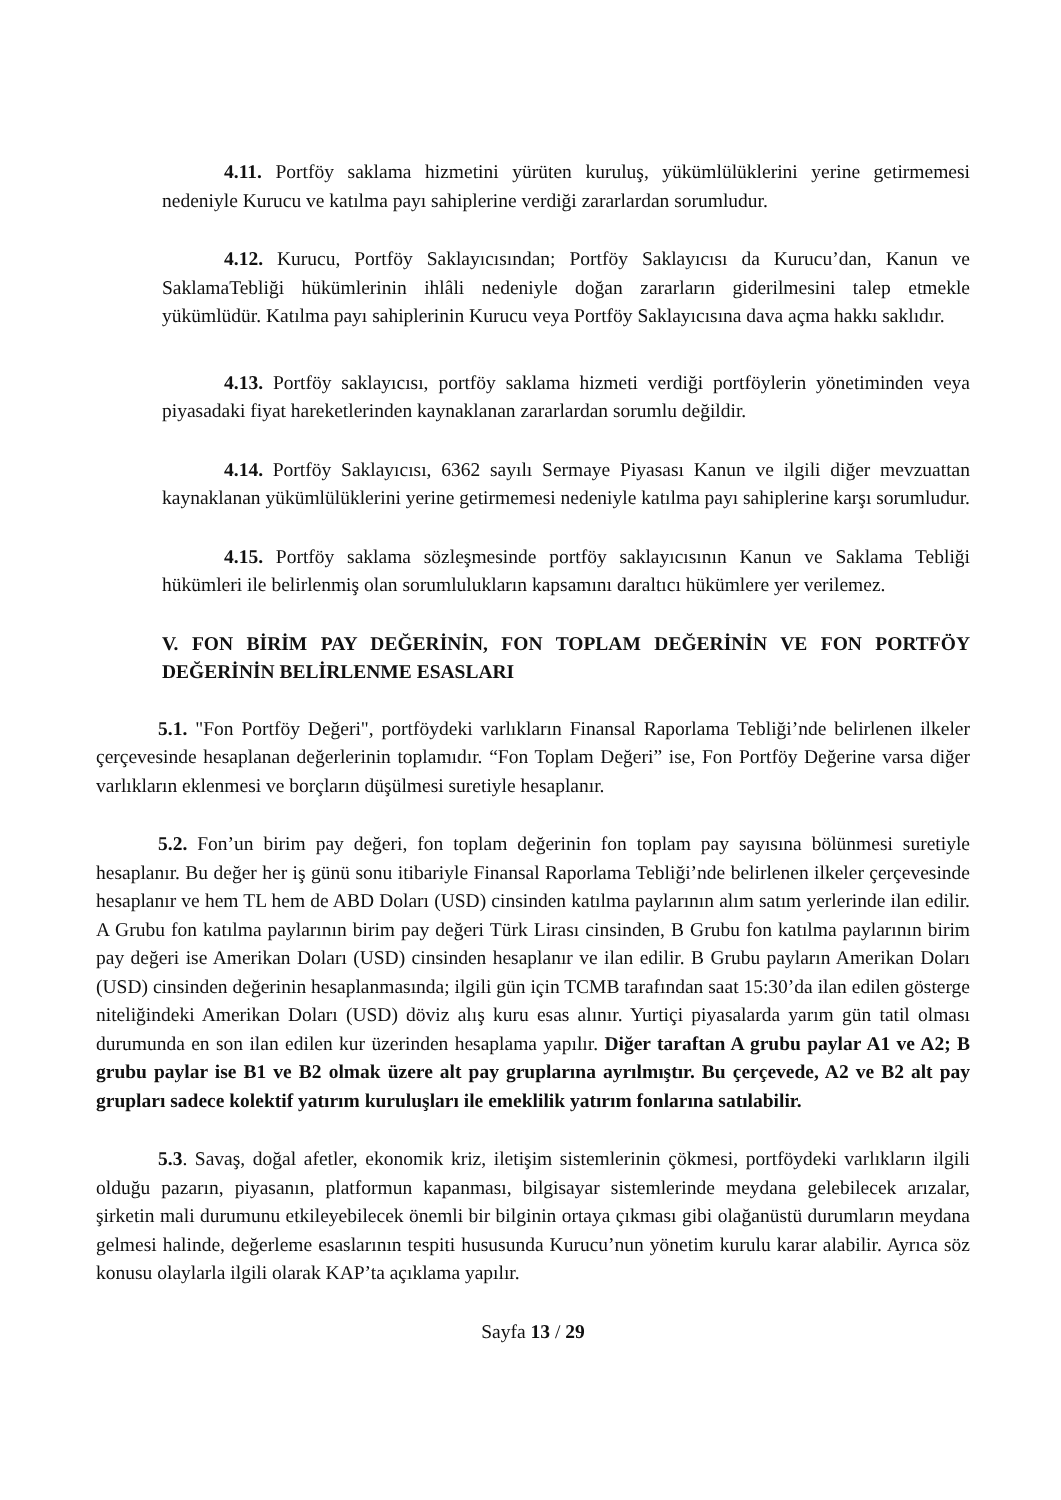4.11. Portföy saklama hizmetini yürüten kuruluş, yükümlülüklerini yerine getirmemesi nedeniyle Kurucu ve katılma payı sahiplerine verdiği zararlardan sorumludur.
4.12. Kurucu, Portföy Saklayıcısından; Portföy Saklayıcısı da Kurucu’dan, Kanun ve SaklamaTebliği hükümlerinin ihlâli nedeniyle doğan zararların giderilmesini talep etmekle yükümlüdür. Katılma payı sahiplerinin Kurucu veya Portföy Saklayıcısına dava açma hakkı saklıdır.
4.13. Portföy saklayıcısı, portföy saklama hizmeti verdiği portföylerin yönetiminden veya piyasadaki fiyat hareketlerinden kaynaklanan zararlardan sorumlu değildir.
4.14. Portföy Saklayıcısı, 6362 sayılı Sermaye Piyasası Kanun ve ilgili diğer mevzuattan kaynaklanan yükümlülüklerini yerine getirmemesi nedeniyle katılma payı sahiplerine karşı sorumludur.
4.15. Portföy saklama sözleşmesinde portföy saklayıcısının Kanun ve Saklama Tebliği hükümleri ile belirlenmiş olan sorumlulukların kapsamını daraltıcı hükümlere yer verilemez.
V. FON BİRİM PAY DEĞERİNİN, FON TOPLAM DEĞERİNİN VE FON PORTFÖY DEĞERİNİN BELİRLENME ESASLARI
5.1. "Fon Portföy Değeri", portföydeki varlıkların Finansal Raporlama Tebliği’nde belirlenen ilkeler çerçevesinde hesaplanan değerlerinin toplamıdır. “Fon Toplam Değeri” ise, Fon Portföy Değerine varsa diğer varlıkların eklenmesi ve borçların düşülmesi suretiyle hesaplanır.
5.2. Fon’un birim pay değeri, fon toplam değerinin fon toplam pay sayısına bölünmesi suretiyle hesaplanır. Bu değer her iş günü sonu itibariyle Finansal Raporlama Tebliği’nde belirlenen ilkeler çerçevesinde hesaplanır ve hem TL hem de ABD Doları (USD) cinsinden katılma paylarının alım satım yerlerinde ilan edilir. A Grubu fon katılma paylarının birim pay değeri Türk Lirası cinsinden, B Grubu fon katılma paylarının birim pay değeri ise Amerikan Doları (USD) cinsinden hesaplanır ve ilan edilir. B Grubu payların Amerikan Doları (USD) cinsinden değerinin hesaplanmasında; ilgili gün için TCMB tarafından saat 15:30’da ilan edilen gösterge niteliğindeki Amerikan Doları (USD) döviz alış kuru esas alınır. Yurtiçi piyasalarda yarım gün tatil olması durumunda en son ilan edilen kur üzerinden hesaplama yapılır. Diğer taraftan A grubu paylar A1 ve A2; B grubu paylar ise B1 ve B2 olmak üzere alt pay gruplarına ayrılmıştır. Bu çerçevede, A2 ve B2 alt pay grupları sadece kolektif yatırım kuruluşları ile emeklilik yatırım fonlarına satılabilir.
5.3. Savaş, doğal afetler, ekonomik kriz, iletişim sistemlerinin çökmesi, portföydeki varlıkların ilgili olduğu pazarın, piyasanın, platformun kapanması, bilgisayar sistemlerinde meydana gelebilecek arızalar, şirketin mali durumunu etkileyebilecek önemli bir bilginin ortaya çıkması gibi olağanüstü durumların meydana gelmesi halinde, değerleme esaslarının tespiti hususunda Kurucu’nun yönetim kurulu karar alabilir. Ayrıca söz konusu olaylarla ilgili olarak KAP’ta açıklama yapılır.
Sayfa 13 / 29